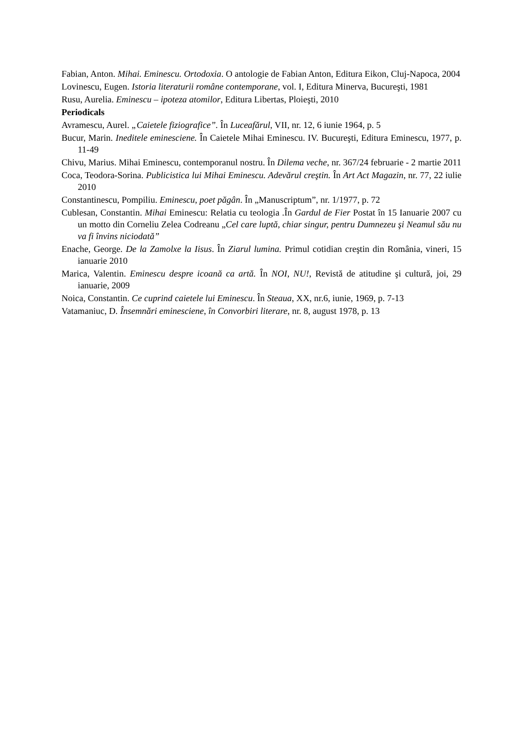Fabian, Anton. Mihai. Eminescu. Ortodoxia. O antologie de Fabian Anton, Editura Eikon, Cluj-Napoca, 2004
Lovinescu, Eugen. Istoria literaturii române contemporane, vol. I, Editura Minerva, Bucureşti, 1981
Rusu, Aurelia. Eminescu – ipoteza atomilor, Editura Libertas, Ploieşti, 2010
Periodicals
Avramescu, Aurel. „Caietele fiziografice”. În Luceafărul, VII, nr. 12, 6 iunie 1964, p. 5
Bucur, Marin. Ineditele eminesciene. În Caietele Mihai Eminescu. IV. Bucureşti, Editura Eminescu, 1977, p. 11-49
Chivu, Marius. Mihai Eminescu, contemporanul nostru. În Dilema veche, nr. 367/24 februarie - 2 martie 2011
Coca, Teodora-Sorina. Publicistica lui Mihai Eminescu. Adevărul creştin. În Art Act Magazin, nr. 77, 22 iulie 2010
Constantinescu, Pompiliu. Eminescu, poet păgân. În „Manuscriptum”, nr. 1/1977, p. 72
Cublesan, Constantin. Mihai Eminescu: Relatia cu teologia .În Gardul de Fier Postat în 15 Ianuarie 2007 cu un motto din Corneliu Zelea Codreanu „Cel care luptă, chiar singur, pentru Dumnezeu şi Neamul său nu va fi învins niciodată”
Enache, George. De la Zamolxe la Iisus. În Ziarul lumina. Primul cotidian creştin din România, vineri, 15 ianuarie 2010
Marica, Valentin. Eminescu despre icoană ca artă. În NOI, NU!, Revistă de atitudine şi cultură, joi, 29 ianuarie, 2009
Noica, Constantin. Ce cuprind caietele lui Eminescu. În Steaua, XX, nr.6, iunie, 1969, p. 7-13
Vatamaniuc, D. Însemnări eminesciene, în Convorbiri literare, nr. 8, august 1978, p. 13